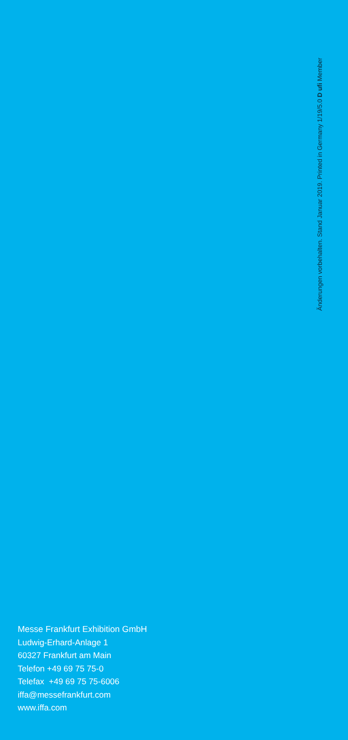Änderungen vorbehalten. Stand Januar 2019. Printed in Germany 1/19/5.0 D ufi Member
Messe Frankfurt Exhibition GmbH
Ludwig-Erhard-Anlage 1
60327 Frankfurt am Main
Telefon +49 69 75 75-0
Telefax +49 69 75 75-6006
iffa@messefrankfurt.com
www.iffa.com